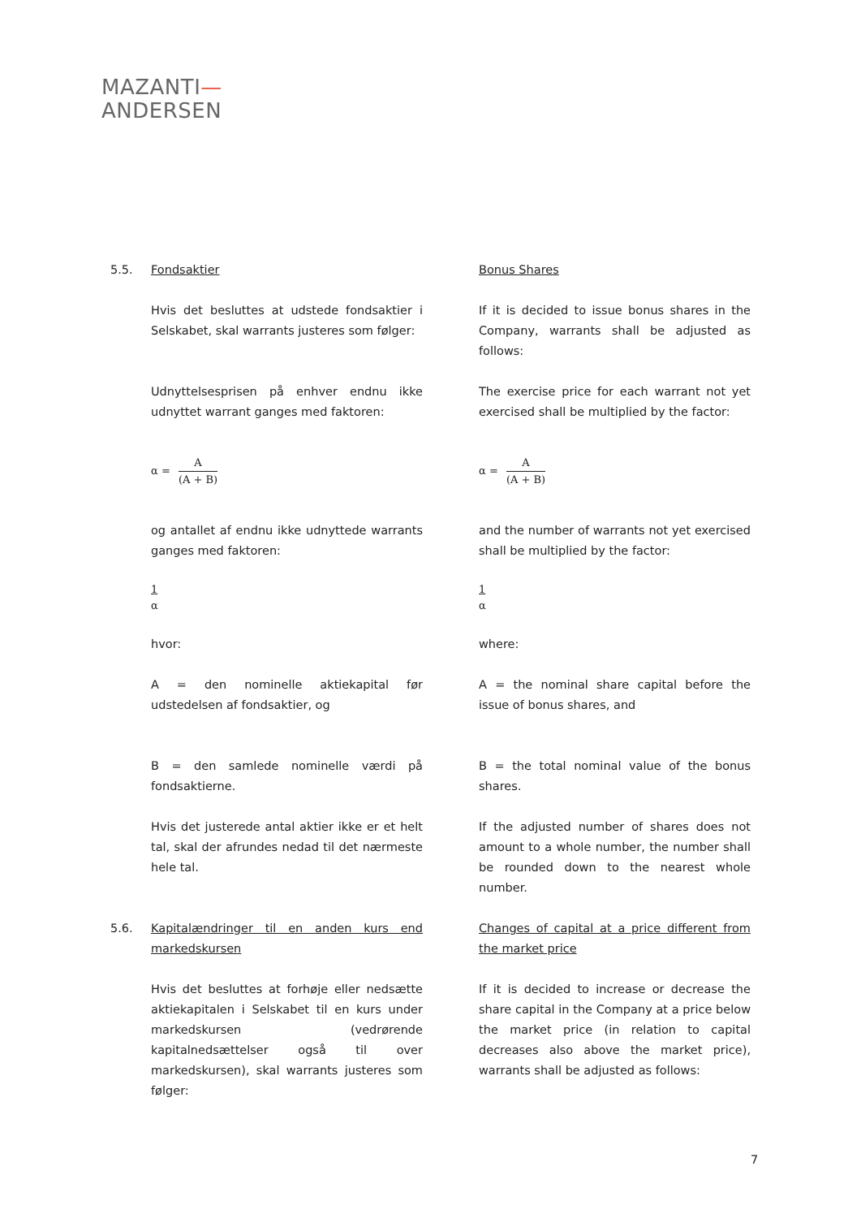MAZANTI—
ANDERSEN
5.5. Fondsaktier Bonus Shares
Hvis det besluttes at udstede fondsaktier i Selskabet, skal warrants justeres som følger:
If it is decided to issue bonus shares in the Company, warrants shall be adjusted as follows:
Udnyttelsesprisen på enhver endnu ikke udnyttet warrant ganges med faktoren:
The exercise price for each warrant not yet exercised shall be multiplied by the factor:
α =
A
(A + B)
α =
A
(A + B)
og antallet af endnu ikke udnyttede warrants ganges med faktoren:
and the number of warrants not yet exercised shall be multiplied by the factor:
1
α
1
α
hvor: where:
A = den nominelle aktiekapital før udstedelsen af fondsaktier, og
A = the nominal share capital before the issue of bonus shares, and
B = den samlede nominelle værdi på fondsaktierne.
B = the total nominal value of the bonus shares.
Hvis det justerede antal aktier ikke er et helt tal, skal der afrundes nedad til det nærmeste hele tal.
If the adjusted number of shares does not amount to a whole number, the number shall be rounded down to the nearest whole number.
5.6. Kapitalændringer til en anden kurs end markedskursen
Changes of capital at a price different from the market price
Hvis det besluttes at forhøje eller nedsætte aktiekapitalen i Selskabet til en kurs under markedskursen (vedrørende kapitalnedsættelser også til over markedskursen), skal warrants justeres som følger:
If it is decided to increase or decrease the share capital in the Company at a price below the market price (in relation to capital decreases also above the market price), warrants shall be adjusted as follows:
7